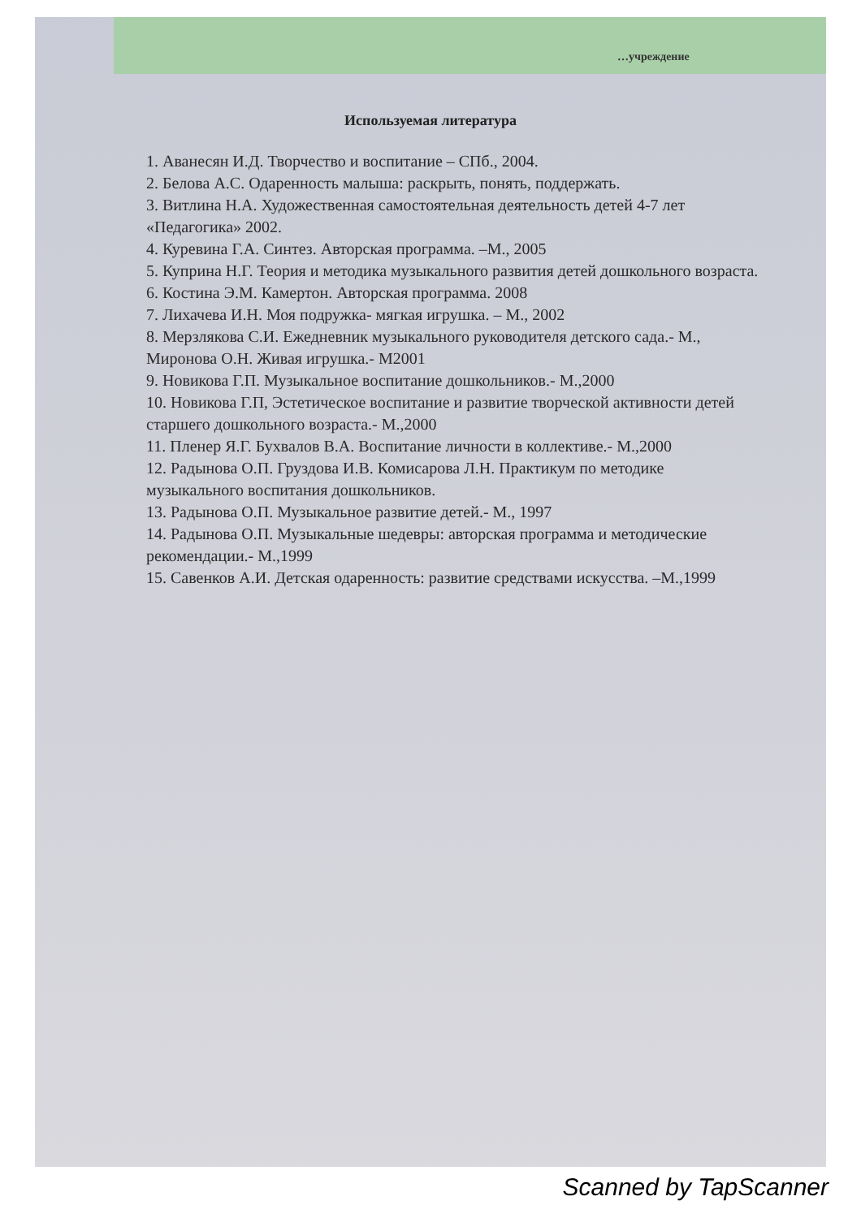…учреждение
Используемая литература
1. Аванесян И.Д. Творчество и воспитание – СПб., 2004.
2. Белова А.С. Одаренность малыша: раскрыть, понять, поддержать.
3. Витлина Н.А. Художественная самостоятельная деятельность детей 4-7 лет «Педагогика» 2002.
4. Куревина Г.А. Синтез. Авторская программа. –М., 2005
5. Куприна Н.Г. Теория и методика музыкального развития детей дошкольного возраста.
6. Костина Э.М. Камертон. Авторская программа. 2008
7. Лихачева И.Н. Моя подружка- мягкая игрушка. – М., 2002
8. Мерзлякова С.И. Ежедневник музыкального руководителя детского сада.- М., Миронова О.Н. Живая игрушка.- М2001
9. Новикова Г.П. Музыкальное воспитание дошкольников.- М.,2000
10. Новикова Г.П, Эстетическое воспитание и развитие творческой активности детей старшего дошкольного возраста.- М.,2000
11. Пленер Я.Г. Бухвалов В.А. Воспитание личности в коллективе.- М.,2000
12. Радынова О.П. Груздова И.В. Комисарова Л.Н. Практикум по методике музыкального воспитания дошкольников.
13. Радынова О.П. Музыкальное развитие детей.- М., 1997
14. Радынова О.П. Музыкальные шедевры: авторская программа и методические рекомендации.- М.,1999
15. Савенков А.И. Детская одаренность: развитие средствами искусства. –М.,1999
Scanned by TapScanner